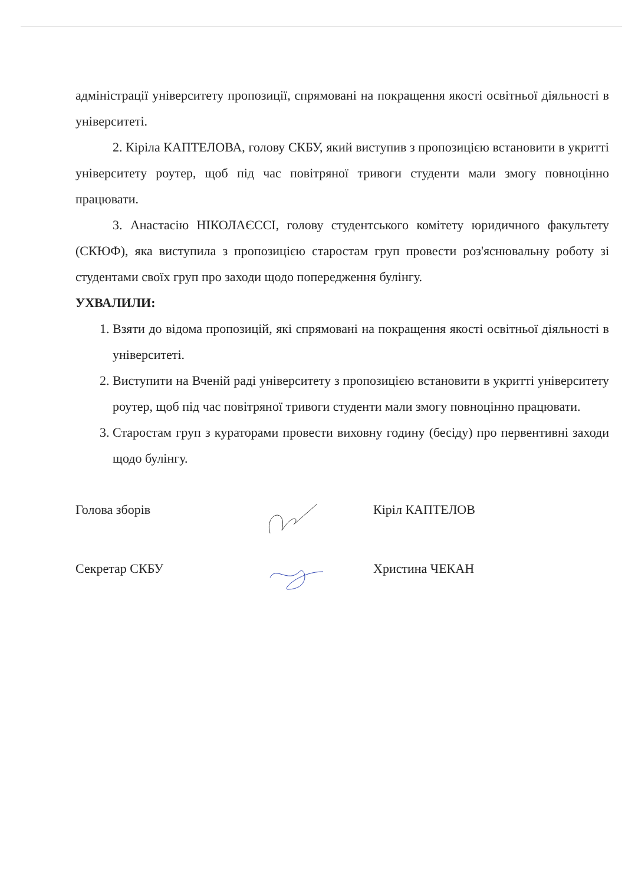адміністрації університету пропозиції, спрямовані на покращення якості освітньої діяльності в університеті.
2. Кіріла КАПТЕЛОВА, голову СКБУ, який виступив з пропозицією встановити в укритті університету роутер, щоб під час повітряної тривоги студенти мали змогу повноцінно працювати.
3. Анастасію НІКОЛАЄССІ, голову студентського комітету юридичного факультету (СКЮФ), яка виступила з пропозицією старостам груп провести роз'яснювальну роботу зі студентами своїх груп про заходи щодо попередження булінгу.
УХВАЛИЛИ:
1. Взяти до відома пропозицій, які спрямовані на покращення якості освітньої діяльності в університеті.
2. Виступити на Вченій раді університету з пропозицією встановити в укритті університету роутер, щоб під час повітряної тривоги студенти мали змогу повноцінно працювати.
3. Старостам груп з кураторами провести виховну годину (бесіду) про первентивні заходи щодо булінгу.
Голова зборів Кіріл КАПТЕЛОВ
Секретар СКБУ Христина ЧЕКАН